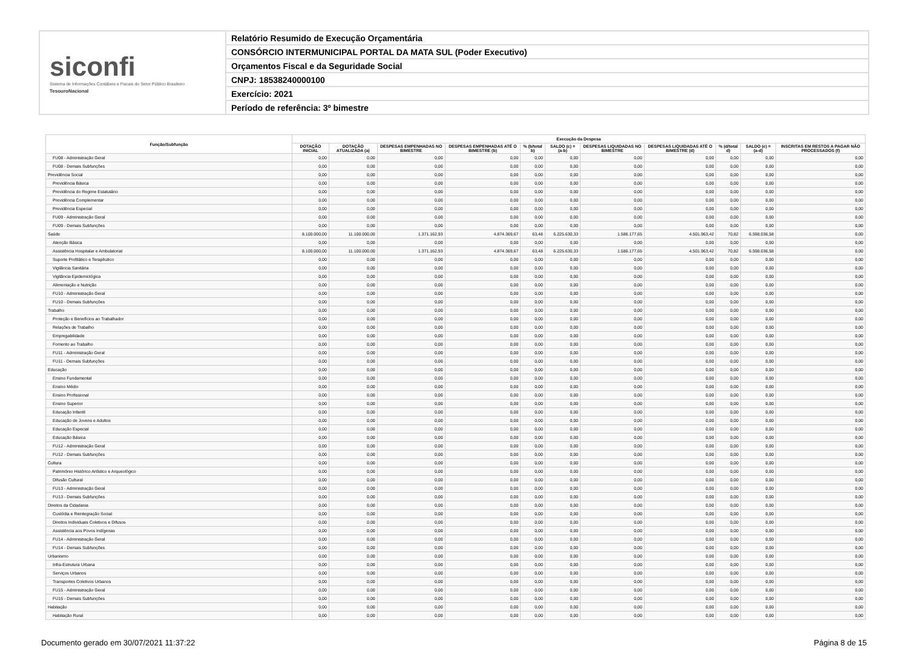siconfi
Sistema de Informações Contábeis e Fiscais do Setor Público Brasileiro
TesouroNacional
Relatório Resumido de Execução Orçamentária
CONSÓRCIO INTERMUNICIPAL PORTAL DA MATA SUL (Poder Executivo)
Orçamentos Fiscal e da Seguridade Social
CNPJ: 18538240000100
Exercício: 2021
Período de referência: 3º bimestre
| Função/Subfunção | Execução da Despesa | | | | | | | | | | |
| --- | --- | --- | --- | --- | --- | --- | --- | --- | --- | --- | --- |
| | DOTAÇÃO INICIAL | DOTAÇÃO ATUALIZADA (a) | DESPESAS EMPENHADAS NO BIMESTRE | DESPESAS EMPENHADAS ATÉ O BIMESTRE (b) | % (b/total b) | SALDO (c) = (a-b) | DESPESAS LIQUIDADAS NO BIMESTRE | DESPESAS LIQUIDADAS ATÉ O BIMESTRE (d) | % (d/total d) | SALDO (e) = (a-d) | INSCRITAS EM RESTOS A PAGAR NÃO PROCESSADOS (f) |
| FU08 - Administração Geral | 0,00 | 0,00 | 0,00 | 0,00 | 0,00 | 0,00 | 0,00 | 0,00 | 0,00 | 0,00 | 0,00 |
| FU08 - Demais Subfunções | 0,00 | 0,00 | 0,00 | 0,00 | 0,00 | 0,00 | 0,00 | 0,00 | 0,00 | 0,00 | 0,00 |
| Previdência Social | 0,00 | 0,00 | 0,00 | 0,00 | 0,00 | 0,00 | 0,00 | 0,00 | 0,00 | 0,00 | 0,00 |
| Previdência Básica | 0,00 | 0,00 | 0,00 | 0,00 | 0,00 | 0,00 | 0,00 | 0,00 | 0,00 | 0,00 | 0,00 |
| Previdência do Regime Estatutário | 0,00 | 0,00 | 0,00 | 0,00 | 0,00 | 0,00 | 0,00 | 0,00 | 0,00 | 0,00 | 0,00 |
| Previdência Complementar | 0,00 | 0,00 | 0,00 | 0,00 | 0,00 | 0,00 | 0,00 | 0,00 | 0,00 | 0,00 | 0,00 |
| Previdência Especial | 0,00 | 0,00 | 0,00 | 0,00 | 0,00 | 0,00 | 0,00 | 0,00 | 0,00 | 0,00 | 0,00 |
| FU09 - Administração Geral | 0,00 | 0,00 | 0,00 | 0,00 | 0,00 | 0,00 | 0,00 | 0,00 | 0,00 | 0,00 | 0,00 |
| FU09 - Demais Subfunções | 0,00 | 0,00 | 0,00 | 0,00 | 0,00 | 0,00 | 0,00 | 0,00 | 0,00 | 0,00 | 0,00 |
| Saúde | 8.100.000,00 | 11.100.000,00 | 1.371.162,93 | 4.874.369,67 | 63,48 | 6.225.630,33 | 1.586.177,65 | 4.501.963,42 | 70,82 | 6.598.036,58 | 0,00 |
| Atenção Básica | 0,00 | 0,00 | 0,00 | 0,00 | 0,00 | 0,00 | 0,00 | 0,00 | 0,00 | 0,00 | 0,00 |
| Assistência Hospitalar e Ambulatorial | 8.100.000,00 | 11.100.000,00 | 1.371.162,93 | 4.874.369,67 | 63,48 | 6.225.630,33 | 1.586.177,65 | 4.501.963,42 | 70,82 | 6.598.036,58 | 0,00 |
| Suporte Profilático e Terapêutico | 0,00 | 0,00 | 0,00 | 0,00 | 0,00 | 0,00 | 0,00 | 0,00 | 0,00 | 0,00 | 0,00 |
| Vigilância Sanitária | 0,00 | 0,00 | 0,00 | 0,00 | 0,00 | 0,00 | 0,00 | 0,00 | 0,00 | 0,00 | 0,00 |
| Vigilância Epidemiológica | 0,00 | 0,00 | 0,00 | 0,00 | 0,00 | 0,00 | 0,00 | 0,00 | 0,00 | 0,00 | 0,00 |
| Alimentação e Nutrição | 0,00 | 0,00 | 0,00 | 0,00 | 0,00 | 0,00 | 0,00 | 0,00 | 0,00 | 0,00 | 0,00 |
| FU10 - Administração Geral | 0,00 | 0,00 | 0,00 | 0,00 | 0,00 | 0,00 | 0,00 | 0,00 | 0,00 | 0,00 | 0,00 |
| FU10 - Demais Subfunções | 0,00 | 0,00 | 0,00 | 0,00 | 0,00 | 0,00 | 0,00 | 0,00 | 0,00 | 0,00 | 0,00 |
| Trabalho | 0,00 | 0,00 | 0,00 | 0,00 | 0,00 | 0,00 | 0,00 | 0,00 | 0,00 | 0,00 | 0,00 |
| Proteção e Benefícios ao Trabalhador | 0,00 | 0,00 | 0,00 | 0,00 | 0,00 | 0,00 | 0,00 | 0,00 | 0,00 | 0,00 | 0,00 |
| Relações de Trabalho | 0,00 | 0,00 | 0,00 | 0,00 | 0,00 | 0,00 | 0,00 | 0,00 | 0,00 | 0,00 | 0,00 |
| Empregabilidade | 0,00 | 0,00 | 0,00 | 0,00 | 0,00 | 0,00 | 0,00 | 0,00 | 0,00 | 0,00 | 0,00 |
| Fomento ao Trabalho | 0,00 | 0,00 | 0,00 | 0,00 | 0,00 | 0,00 | 0,00 | 0,00 | 0,00 | 0,00 | 0,00 |
| FU11 - Administração Geral | 0,00 | 0,00 | 0,00 | 0,00 | 0,00 | 0,00 | 0,00 | 0,00 | 0,00 | 0,00 | 0,00 |
| FU11 - Demais Subfunções | 0,00 | 0,00 | 0,00 | 0,00 | 0,00 | 0,00 | 0,00 | 0,00 | 0,00 | 0,00 | 0,00 |
| Educação | 0,00 | 0,00 | 0,00 | 0,00 | 0,00 | 0,00 | 0,00 | 0,00 | 0,00 | 0,00 | 0,00 |
| Ensino Fundamental | 0,00 | 0,00 | 0,00 | 0,00 | 0,00 | 0,00 | 0,00 | 0,00 | 0,00 | 0,00 | 0,00 |
| Ensino Médio | 0,00 | 0,00 | 0,00 | 0,00 | 0,00 | 0,00 | 0,00 | 0,00 | 0,00 | 0,00 | 0,00 |
| Ensino Profissional | 0,00 | 0,00 | 0,00 | 0,00 | 0,00 | 0,00 | 0,00 | 0,00 | 0,00 | 0,00 | 0,00 |
| Ensino Superior | 0,00 | 0,00 | 0,00 | 0,00 | 0,00 | 0,00 | 0,00 | 0,00 | 0,00 | 0,00 | 0,00 |
| Educação Infantil | 0,00 | 0,00 | 0,00 | 0,00 | 0,00 | 0,00 | 0,00 | 0,00 | 0,00 | 0,00 | 0,00 |
| Educação de Jovens e Adultos | 0,00 | 0,00 | 0,00 | 0,00 | 0,00 | 0,00 | 0,00 | 0,00 | 0,00 | 0,00 | 0,00 |
| Educação Especial | 0,00 | 0,00 | 0,00 | 0,00 | 0,00 | 0,00 | 0,00 | 0,00 | 0,00 | 0,00 | 0,00 |
| Educação Básica | 0,00 | 0,00 | 0,00 | 0,00 | 0,00 | 0,00 | 0,00 | 0,00 | 0,00 | 0,00 | 0,00 |
| FU12 - Administração Geral | 0,00 | 0,00 | 0,00 | 0,00 | 0,00 | 0,00 | 0,00 | 0,00 | 0,00 | 0,00 | 0,00 |
| FU12 - Demais Subfunções | 0,00 | 0,00 | 0,00 | 0,00 | 0,00 | 0,00 | 0,00 | 0,00 | 0,00 | 0,00 | 0,00 |
| Cultura | 0,00 | 0,00 | 0,00 | 0,00 | 0,00 | 0,00 | 0,00 | 0,00 | 0,00 | 0,00 | 0,00 |
| Patrimônio Histórico Artístico e Arqueológico | 0,00 | 0,00 | 0,00 | 0,00 | 0,00 | 0,00 | 0,00 | 0,00 | 0,00 | 0,00 | 0,00 |
| Difusão Cultural | 0,00 | 0,00 | 0,00 | 0,00 | 0,00 | 0,00 | 0,00 | 0,00 | 0,00 | 0,00 | 0,00 |
| FU13 - Administração Geral | 0,00 | 0,00 | 0,00 | 0,00 | 0,00 | 0,00 | 0,00 | 0,00 | 0,00 | 0,00 | 0,00 |
| FU13 - Demais Subfunções | 0,00 | 0,00 | 0,00 | 0,00 | 0,00 | 0,00 | 0,00 | 0,00 | 0,00 | 0,00 | 0,00 |
| Direitos da Cidadania | 0,00 | 0,00 | 0,00 | 0,00 | 0,00 | 0,00 | 0,00 | 0,00 | 0,00 | 0,00 | 0,00 |
| Custódia e Reintegração Social | 0,00 | 0,00 | 0,00 | 0,00 | 0,00 | 0,00 | 0,00 | 0,00 | 0,00 | 0,00 | 0,00 |
| Direitos Individuais Coletivos e Difusos | 0,00 | 0,00 | 0,00 | 0,00 | 0,00 | 0,00 | 0,00 | 0,00 | 0,00 | 0,00 | 0,00 |
| Assistência aos Povos Indígenas | 0,00 | 0,00 | 0,00 | 0,00 | 0,00 | 0,00 | 0,00 | 0,00 | 0,00 | 0,00 | 0,00 |
| FU14 - Administração Geral | 0,00 | 0,00 | 0,00 | 0,00 | 0,00 | 0,00 | 0,00 | 0,00 | 0,00 | 0,00 | 0,00 |
| FU14 - Demais Subfunções | 0,00 | 0,00 | 0,00 | 0,00 | 0,00 | 0,00 | 0,00 | 0,00 | 0,00 | 0,00 | 0,00 |
| Urbanismo | 0,00 | 0,00 | 0,00 | 0,00 | 0,00 | 0,00 | 0,00 | 0,00 | 0,00 | 0,00 | 0,00 |
| Infra-Estrutura Urbana | 0,00 | 0,00 | 0,00 | 0,00 | 0,00 | 0,00 | 0,00 | 0,00 | 0,00 | 0,00 | 0,00 |
| Serviços Urbanos | 0,00 | 0,00 | 0,00 | 0,00 | 0,00 | 0,00 | 0,00 | 0,00 | 0,00 | 0,00 | 0,00 |
| Transportes Coletivos Urbanos | 0,00 | 0,00 | 0,00 | 0,00 | 0,00 | 0,00 | 0,00 | 0,00 | 0,00 | 0,00 | 0,00 |
| FU15 - Administração Geral | 0,00 | 0,00 | 0,00 | 0,00 | 0,00 | 0,00 | 0,00 | 0,00 | 0,00 | 0,00 | 0,00 |
| FU15 - Demais Subfunções | 0,00 | 0,00 | 0,00 | 0,00 | 0,00 | 0,00 | 0,00 | 0,00 | 0,00 | 0,00 | 0,00 |
| Habitação | 0,00 | 0,00 | 0,00 | 0,00 | 0,00 | 0,00 | 0,00 | 0,00 | 0,00 | 0,00 | 0,00 |
| Habitação Rural | 0,00 | 0,00 | 0,00 | 0,00 | 0,00 | 0,00 | 0,00 | 0,00 | 0,00 | 0,00 | 0,00 |
Documento gerado em 30/07/2021 11:37:22 Página 8 de 15